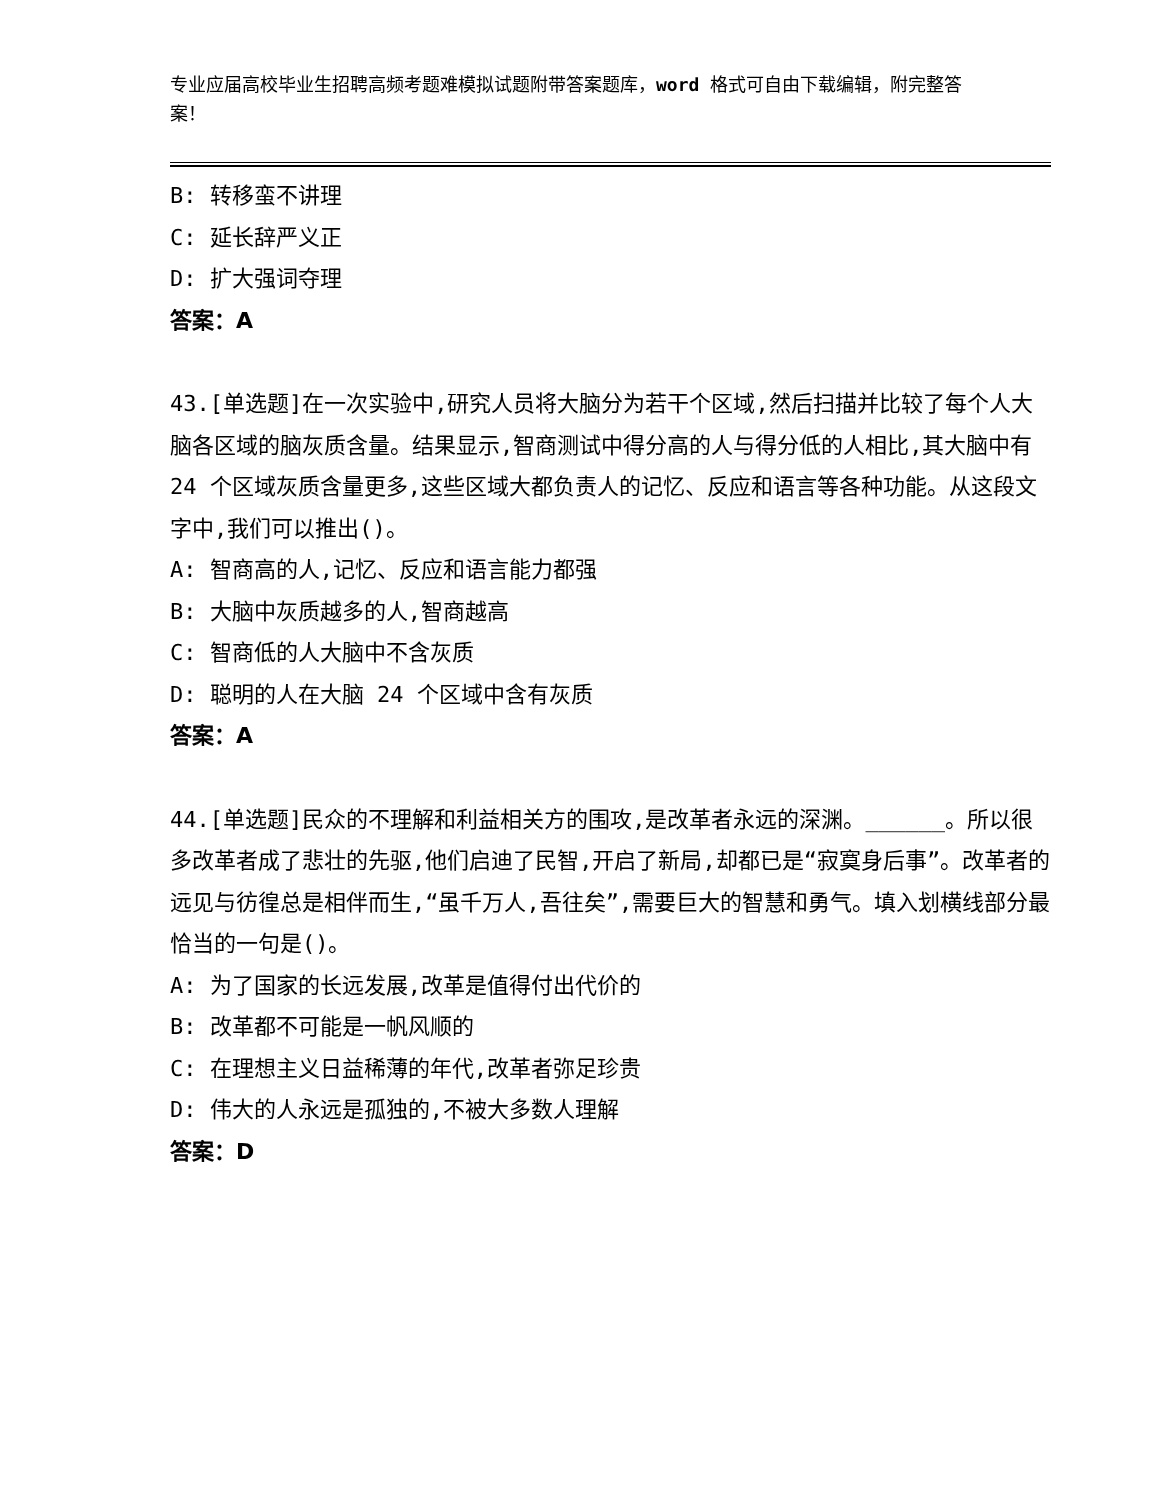专业应届高校毕业生招聘高频考题难模拟试题附带答案题库，word 格式可自由下载编辑，附完整答案！
B: 转移蛮不讲理
C: 延长辞严义正
D: 扩大强词夺理
答案：A
43.[单选题]在一次实验中,研究人员将大脑分为若干个区域,然后扫描并比较了每个人大脑各区域的脑灰质含量。结果显示,智商测试中得分高的人与得分低的人相比,其大脑中有 24 个区域灰质含量更多,这些区域大都负责人的记忆、反应和语言等各种功能。从这段文字中,我们可以推出()。
A: 智商高的人,记忆、反应和语言能力都强
B: 大脑中灰质越多的人,智商越高
C: 智商低的人大脑中不含灰质
D: 聪明的人在大脑 24 个区域中含有灰质
答案：A
44.[单选题]民众的不理解和利益相关方的围攻,是改革者永远的深渊。______。所以很多改革者成了悲壮的先驱,他们启迪了民智,开启了新局,却都已是“寂寞身后事”。改革者的远见与彷徨总是相伴而生,“虽千万人,吾往矣”,需要巨大的智慧和勇气。填入划横线部分最恰当的一句是()。
A: 为了国家的长远发展,改革是值得付出代价的
B: 改革都不可能是一帆风顺的
C: 在理想主义日益稀薄的年代,改革者弥足珍贵
D: 伟大的人永远是孤独的,不被大多数人理解
答案：D